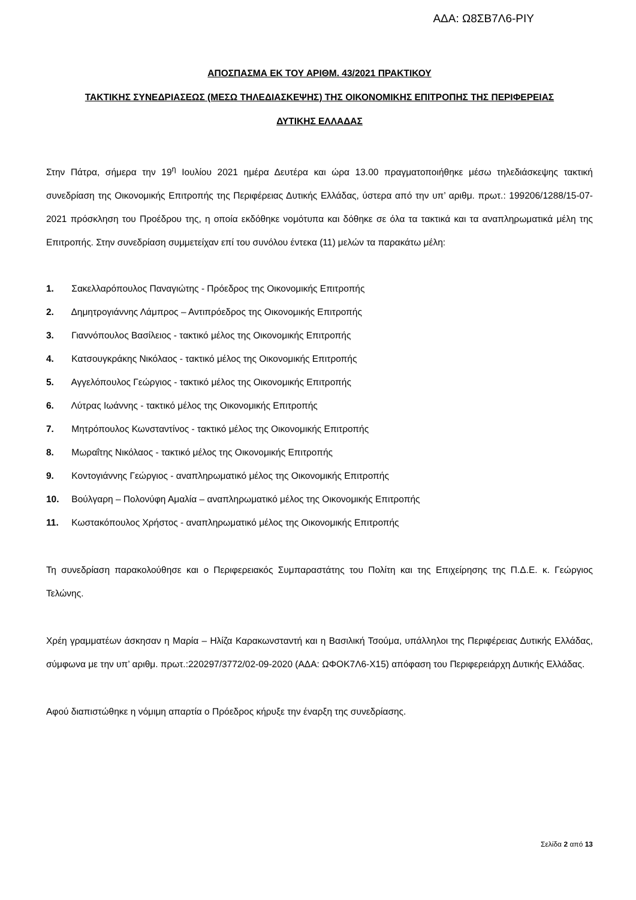ΑΔΑ: Ω8ΣΒ7Λ6-ΡΙΥ
ΑΠΟΣΠΑΣΜΑ ΕΚ ΤΟΥ ΑΡΙΘΜ. 43/2021 ΠΡΑΚΤΙΚΟΥ
ΤΑΚΤΙΚΗΣ ΣΥΝΕΔΡΙΑΣΕΩΣ (ΜΕΣΩ ΤΗΛΕΔΙΑΣΚΕΨΗΣ) ΤΗΣ ΟΙΚΟΝΟΜΙΚΗΣ ΕΠΙΤΡΟΠΗΣ ΤΗΣ ΠΕΡΙΦΕΡΕΙΑΣ
ΔΥΤΙΚΗΣ ΕΛΛΑΔΑΣ
Στην Πάτρα, σήμερα την 19<sup>η</sup> Ιουλίου 2021 ημέρα Δευτέρα και ώρα 13.00 πραγματοποιήθηκε μέσω τηλεδιάσκεψης τακτική συνεδρίαση της Οικονομικής Επιτροπής της Περιφέρειας Δυτικής Ελλάδας, ύστερα από την υπ’ αριθμ. πρωτ.: 199206/1288/15-07-2021 πρόσκληση του Προέδρου της, η οποία εκδόθηκε νομότυπα και δόθηκε σε όλα τα τακτικά και τα αναπληρωματικά μέλη της Επιτροπής. Στην συνεδρίαση συμμετείχαν επί του συνόλου έντεκα (11) μελών τα παρακάτω μέλη:
1. Σακελλαρόπουλος Παναγιώτης - Πρόεδρος της Οικονομικής Επιτροπής
2. Δημητρογιάννης Λάμπρος – Αντιπρόεδρος της Οικονομικής Επιτροπής
3. Γιαννόπουλος Βασίλειος - τακτικό μέλος της Οικονομικής Επιτροπής
4. Κατσουγκράκης Νικόλαος - τακτικό μέλος της Οικονομικής Επιτροπής
5. Αγγελόπουλος Γεώργιος - τακτικό μέλος της Οικονομικής Επιτροπής
6. Λύτρας Ιωάννης - τακτικό μέλος της Οικονομικής Επιτροπής
7. Μητρόπουλος Κωνσταντίνος - τακτικό μέλος της Οικονομικής Επιτροπής
8. Μωραΐτης Νικόλαος - τακτικό μέλος της Οικονομικής Επιτροπής
9. Κοντογιάννης Γεώργιος - αναπληρωματικό μέλος της Οικονομικής Επιτροπής
10. Βούλγαρη – Πολονύφη Αμαλία – αναπληρωματικό μέλος της Οικονομικής Επιτροπής
11. Κωστακόπουλος Χρήστος - αναπληρωματικό μέλος της Οικονομικής Επιτροπής
Τη συνεδρίαση παρακολούθησε και ο Περιφερειακός Συμπαραστάτης του Πολίτη και της Επιχείρησης της Π.Δ.Ε. κ. Γεώργιος Τελώνης.
Χρέη γραμματέων άσκησαν η Μαρία – Ηλίζα Καρακωνσταντή και η Βασιλική Τσούμα, υπάλληλοι της Περιφέρειας Δυτικής Ελλάδας, σύμφωνα με την υπ’ αριθμ. πρωτ.:220297/3772/02-09-2020 (ΑΔΑ: ΩΦΟΚ7Λ6-Χ15) απόφαση του Περιφερειάρχη Δυτικής Ελλάδας.
Αφού διαπιστώθηκε η νόμιμη απαρτία ο Πρόεδρος κήρυξε την έναρξη της συνεδρίασης.
Σελίδα 2 από 13